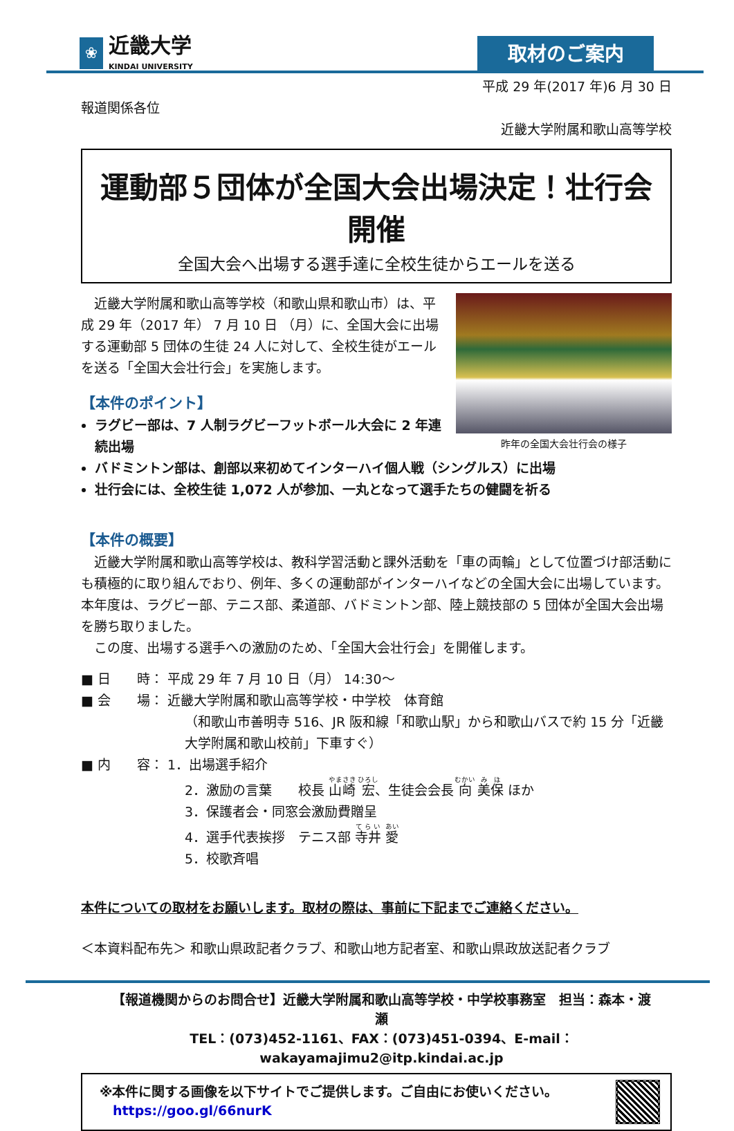❀
近畿大学
KINDAI UNIVERSITY
取材のご案内
平成 29 年(2017 年)6 月 30 日
報道関係各位
近畿大学附属和歌山高等学校
運動部５団体が全国大会出場決定！壮行会開催
全国大会へ出場する選手達に全校生徒からエールを送る
昨年の全国大会壮行会の様子
　近畿大学附属和歌山高等学校（和歌山県和歌山市）は、平成 29 年（2017 年） 7 月 10 日 （月）に、全国大会に出場する運動部 5 団体の生徒 24 人に対して、全校生徒がエールを送る「全国大会壮行会」を実施します。
【本件のポイント】
ラグビー部は、7 人制ラグビーフットボール大会に 2 年連続出場
バドミントン部は、創部以来初めてインターハイ個人戦（シングルス）に出場
壮行会には、全校生徒 1,072 人が参加、一丸となって選手たちの健闘を祈る
【本件の概要】
　近畿大学附属和歌山高等学校は、教科学習活動と課外活動を「車の両輪」として位置づけ部活動にも積極的に取り組んでおり、例年、多くの運動部がインターハイなどの全国大会に出場しています。本年度は、ラグビー部、テニス部、柔道部、バドミントン部、陸上競技部の 5 団体が全国大会出場を勝ち取りました。
　この度、出場する選手への激励のため、「全国大会壮行会」を開催します。
■ 日　　時： 平成 29 年 7 月 10 日（月） 14:30～
■ 会　　場： 近畿大学附属和歌山高等学校・中学校　体育館
（和歌山市善明寺 516、JR 阪和線「和歌山駅」から和歌山バスで約 15 分「近畿大学附属和歌山校前」下車すぐ）
■ 内　　容： 1．出場選手紹介
2．激励の言葉　　校長 山崎 宏、生徒会会長 向 美保 ほか
3．保護者会・同窓会激励費贈呈
4．選手代表挨拶　テニス部 寺井 愛
5．校歌斉唱
本件についての取材をお願いします。取材の際は、事前に下記までご連絡ください。
＜本資料配布先＞ 和歌山県政記者クラブ、和歌山地方記者室、和歌山県政放送記者クラブ
【報道機関からのお問合せ】近畿大学附属和歌山高等学校・中学校事務室　担当：森本・渡瀬
TEL：(073)452-1161、FAX：(073)451-0394、E-mail：wakayamajimu2@itp.kindai.ac.jp
※本件に関する画像を以下サイトでご提供します。ご自由にお使いください。
　https://goo.gl/66nurK